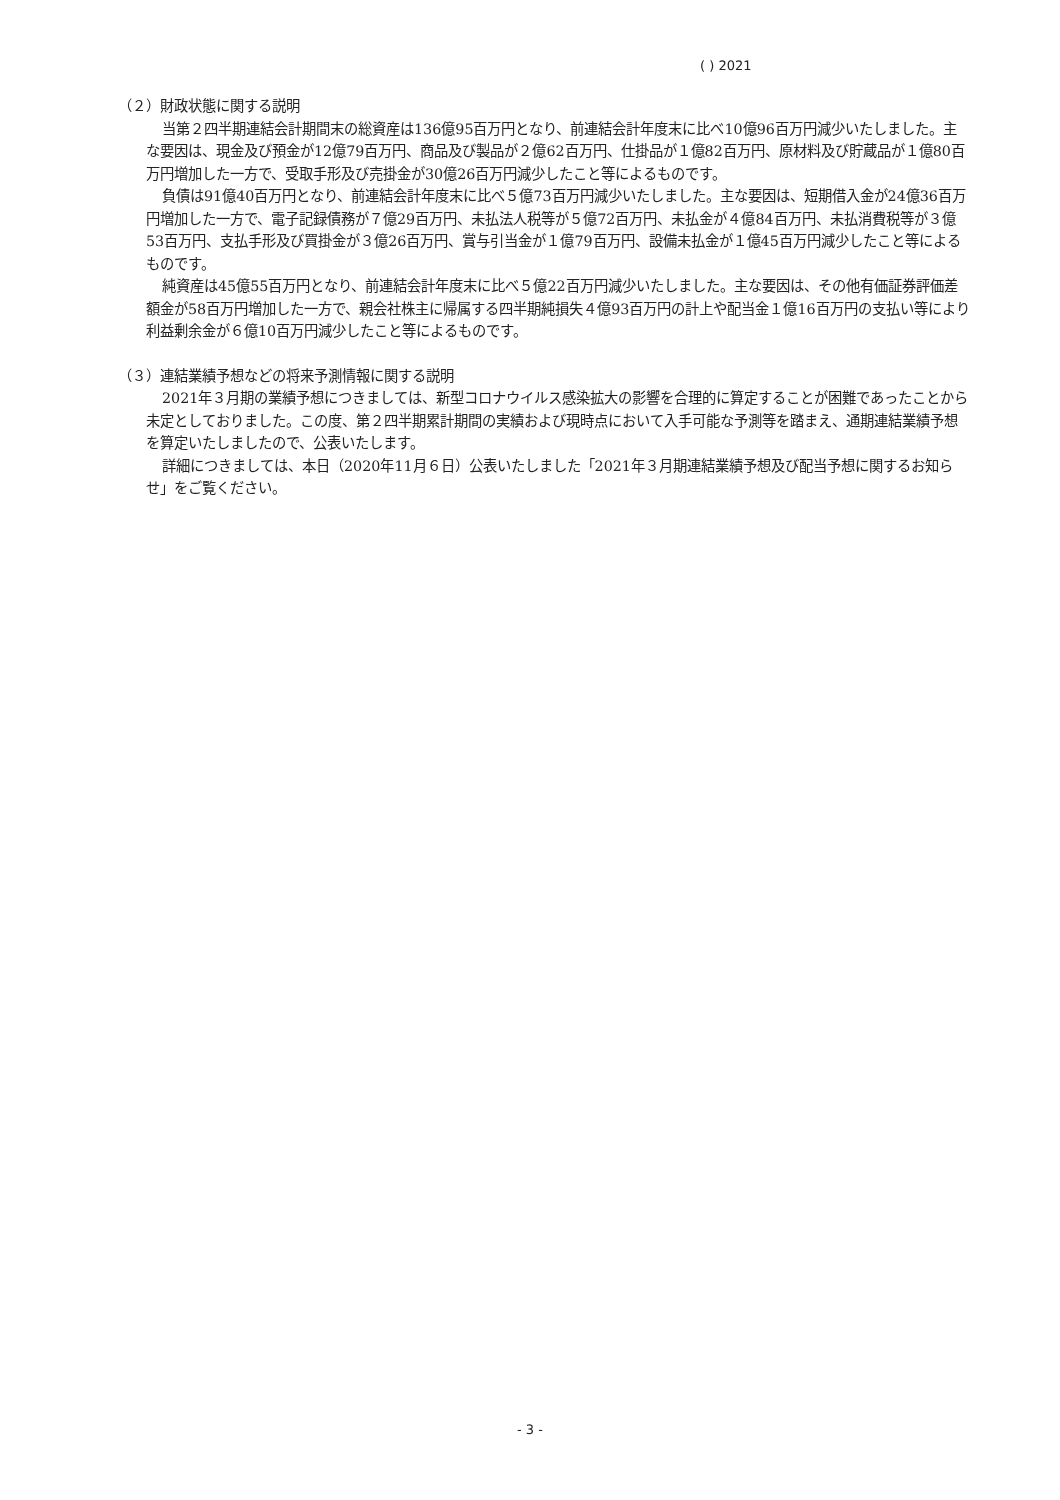( ) 2021
（２）財政状態に関する説明
当第２四半期連結会計期間末の総資産は136億95百万円となり、前連結会計年度末に比べ10億96百万円減少いたしました。主な要因は、現金及び預金が12億79百万円、商品及び製品が２億62百万円、仕掛品が１億82百万円、原材料及び貯蔵品が１億80百万円増加した一方で、受取手形及び売掛金が30億26百万円減少したこと等によるものです。
負債は91億40百万円となり、前連結会計年度末に比べ５億73百万円減少いたしました。主な要因は、短期借入金が24億36百万円増加した一方で、電子記録債務が７億29百万円、未払法人税等が５億72百万円、未払金が４億84百万円、未払消費税等が３億53百万円、支払手形及び買掛金が３億26百万円、賞与引当金が１億79百万円、設備未払金が１億45百万円減少したこと等によるものです。
純資産は45億55百万円となり、前連結会計年度末に比べ５億22百万円減少いたしました。主な要因は、その他有価証券評価差額金が58百万円増加した一方で、親会社株主に帰属する四半期純損失４億93百万円の計上や配当金１億16百万円の支払い等により利益剰余金が６億10百万円減少したこと等によるものです。
（３）連結業績予想などの将来予測情報に関する説明
2021年３月期の業績予想につきましては、新型コロナウイルス感染拡大の影響を合理的に算定することが困難であったことから未定としておりました。この度、第２四半期累計期間の実績および現時点において入手可能な予測等を踏まえ、通期連結業績予想を算定いたしましたので、公表いたします。
詳細につきましては、本日（2020年11月６日）公表いたしました「2021年３月期連結業績予想及び配当予想に関するお知らせ」をご覧ください。
- 3 -